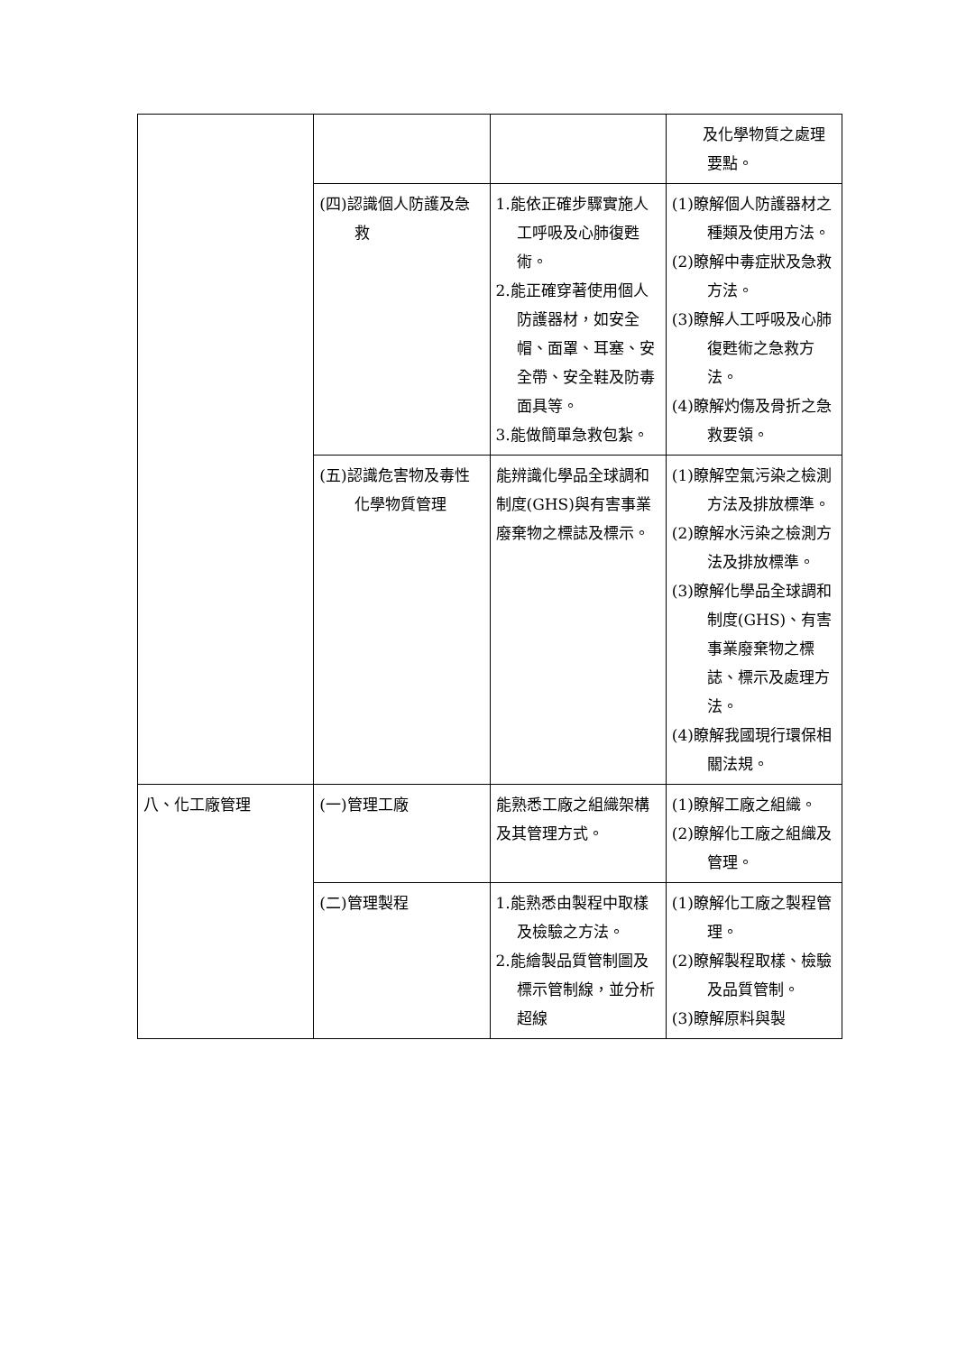| | | | 及化學物質之處理要點。 |
| | (四)認識個人防護及急救 | 1.能依正確步驟實施人工呼吸及心肺復甦術。 2.能正確穿著使用個人防護器材，如安全帽、面罩、耳塞、安全帶、安全鞋及防毒面具等。 3.能做簡單急救包紮。 | (1)瞭解個人防護器材之種類及使用方法。 (2)瞭解中毒症狀及急救方法。 (3)瞭解人工呼吸及心肺復甦術之急救方法。 (4)瞭解灼傷及骨折之急救要領。 |
| | (五)認識危害物及毒性化學物質管理 | 能辨識化學品全球調和制度(GHS)與有害事業廢棄物之標誌及標示。 | (1)瞭解空氣污染之檢測方法及排放標準。 (2)瞭解水污染之檢測方法及排放標準。 (3)瞭解化學品全球調和制度(GHS)、有害事業廢棄物之標誌、標示及處理方法。 (4)瞭解我國現行環保相關法規。 |
| 八、化工廠管理 | (一)管理工廠 | 能熟悉工廠之組織架構及其管理方式。 | (1)瞭解工廠之組織。 (2)瞭解化工廠之組織及管理。 |
| | (二)管理製程 | 1.能熟悉由製程中取樣及檢驗之方法。 2.能繪製品質管制圖及標示管制線，並分析超線 | (1)瞭解化工廠之製程管理。 (2)瞭解製程取樣、檢驗及品質管制。 (3)瞭解原料與製 |